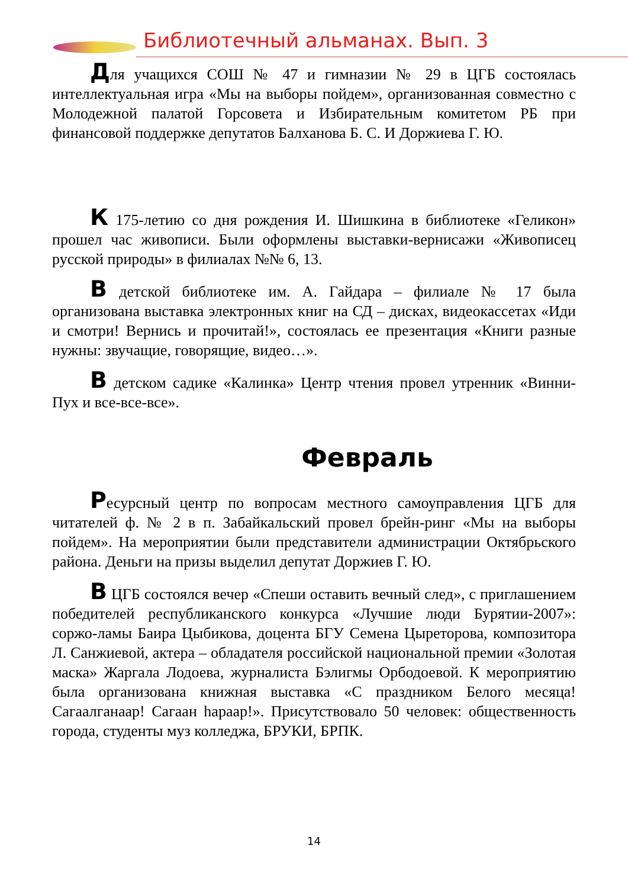Библиотечный альманах. Вып. 3
Для учащихся СОШ № 47 и гимназии № 29 в ЦГБ состоялась интеллектуальная игра «Мы на выборы пойдем», организованная совместно с Молодежной палатой Горсовета и Избирательным комитетом РБ при финансовой поддержке депутатов Балханова Б. С. И Доржиева Г. Ю.
К 175-летию со дня рождения И. Шишкина в библиотеке «Геликон» прошел час живописи. Были оформлены выставки-вернисажи «Живописец русской природы» в филиалах №№ 6, 13.
В детской библиотеке им. А. Гайдара – филиале № 17 была организована выставка электронных книг на СД – дисках, видеокассетах «Иди и смотри! Вернись и прочитай!», состоялась ее презентация «Книги разные нужны: звучащие, говорящие, видео…».
В детском садике «Калинка» Центр чтения провел утренник «Винни-Пух и все-все-все».
Февраль
Ресурсный центр по вопросам местного самоуправления ЦГБ для читателей ф. № 2 в п. Забайкальский провел брейн-ринг «Мы на выборы пойдем». На мероприятии были представители администрации Октябрьского района. Деньги на призы выделил депутат Доржиев Г. Ю.
В ЦГБ состоялся вечер «Спеши оставить вечный след», с приглашением победителей республиканского конкурса «Лучшие люди Бурятии-2007»: соржо-ламы Баира Цыбикова, доцента БГУ Семена Цыреторова, композитора Л. Санжиевой, актера – обладателя российской национальной премии «Золотая маска» Жаргала Лодоева, журналиста Бэлигмы Орбодоевой. К мероприятию была организована книжная выставка «С праздником Белого месяца! Сагаалганаар! Сагаан һараар!». Присутствовало 50 человек: общественность города, студенты муз колледжа, БРУКИ, БРПК.
14